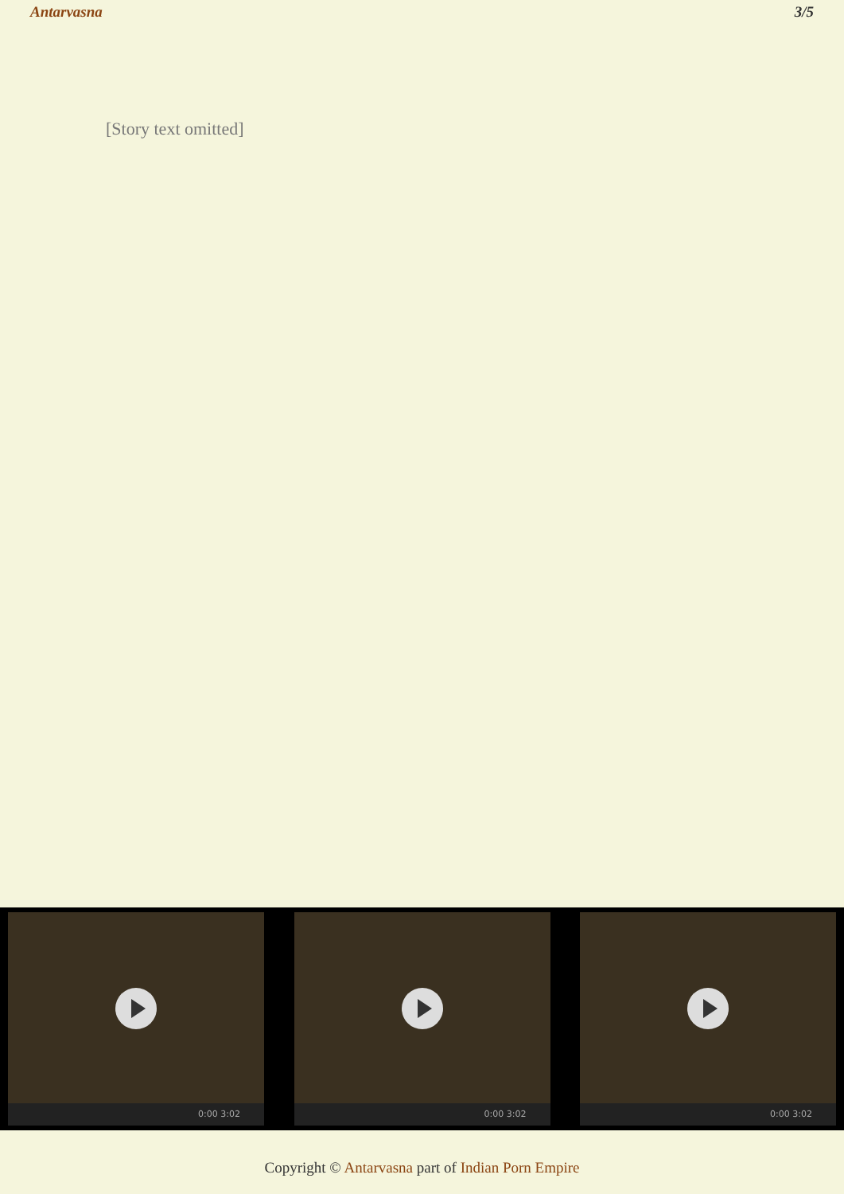Antarvasna 3/5
[Story text omitted]
0:00 3:02
0:00 3:02
0:00 3:02
Copyright © Antarvasna part of Indian Porn Empire